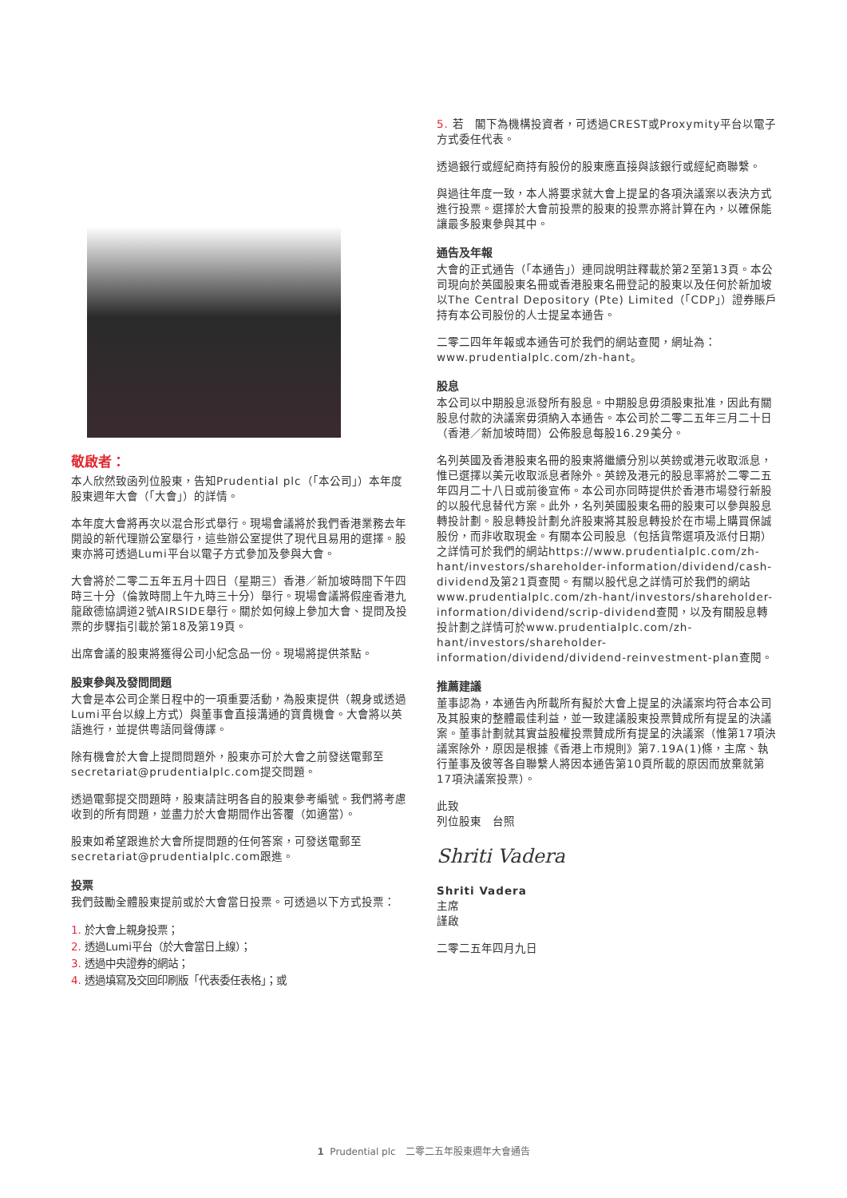敬啟者：
本人欣然致函列位股東，告知Prudential plc（「本公司」）本年度股東週年大會（「大會」）的詳情。
本年度大會將再次以混合形式舉行。現場會議將於我們香港業務去年開設的新代理辦公室舉行，這些辦公室提供了現代且易用的選擇。股東亦將可透過Lumi平台以電子方式參加及參與大會。
大會將於二零二五年五月十四日（星期三）香港／新加坡時間下午四時三十分（倫敦時間上午九時三十分）舉行。現場會議將假座香港九龍啟德協調道2號AIRSIDE舉行。關於如何線上參加大會、提問及投票的步驟指引載於第18及第19頁。
出席會議的股東將獲得公司小紀念品一份。現場將提供茶點。
股東參與及發問問題
大會是本公司企業日程中的一項重要活動，為股東提供（親身或透過Lumi平台以線上方式）與董事會直接溝通的寶貴機會。大會將以英語進行，並提供粵語同聲傳譯。
除有機會於大會上提問問題外，股東亦可於大會之前發送電郵至secretariat@prudentialplc.com提交問題。
透過電郵提交問題時，股東請註明各自的股東參考編號。我們將考慮收到的所有問題，並盡力於大會期間作出答覆（如適當）。
股東如希望跟進於大會所提問題的任何答案，可發送電郵至secretariat@prudentialplc.com跟進。
投票
我們鼓勵全體股東提前或於大會當日投票。可透過以下方式投票：
1. 於大會上親身投票；
2. 透過Lumi平台（於大會當日上線）；
3. 透過中央證券的網站；
4. 透過填寫及交回印刷版「代表委任表格」；或
5. 若　閣下為機構投資者，可透過CREST或Proxymity平台以電子方式委任代表。
透過銀行或經紀商持有股份的股東應直接與該銀行或經紀商聯繫。
與過往年度一致，本人將要求就大會上提呈的各項決議案以表決方式進行投票。選擇於大會前投票的股東的投票亦將計算在內，以確保能讓最多股東參與其中。
通告及年報
大會的正式通告（「本通告」）連同說明註釋載於第2至第13頁。本公司現向於英國股東名冊或香港股東名冊登記的股東以及任何於新加坡以The Central Depository (Pte) Limited（「CDP」）證券賬戶持有本公司股份的人士提呈本通告。
二零二四年年報或本通告可於我們的網站查閱，網址為：www.prudentialplc.com/zh-hant。
股息
本公司以中期股息派發所有股息。中期股息毋須股東批准，因此有關股息付款的決議案毋須納入本通告。本公司於二零二五年三月二十日（香港／新加坡時間）公佈股息每股16.29美分。
名列英國及香港股東名冊的股東將繼續分別以英鎊或港元收取派息，惟已選擇以美元收取派息者除外。英鎊及港元的股息率將於二零二五年四月二十八日或前後宣佈。本公司亦同時提供於香港市場發行新股的以股代息替代方案。此外，名列英國股東名冊的股東可以參與股息轉投計劃。股息轉投計劃允許股東將其股息轉投於在市場上購買保誠股份，而非收取現金。有關本公司股息（包括貨幣選項及派付日期）之詳情可於我們的網站https://www.prudentialplc.com/zh-hant/investors/shareholder-information/dividend/cash-dividend及第21頁查閱。有關以股代息之詳情可於我們的網站www.prudentialplc.com/zh-hant/investors/shareholder-information/dividend/scrip-dividend查閱，以及有關股息轉投計劃之詳情可於www.prudentialplc.com/zh-hant/investors/shareholder-information/dividend/dividend-reinvestment-plan查閱。
推薦建議
董事認為，本通告內所載所有擬於大會上提呈的決議案均符合本公司及其股東的整體最佳利益，並一致建議股東投票贊成所有提呈的決議案。董事計劃就其實益股權投票贊成所有提呈的決議案（惟第17項決議案除外，原因是根據《香港上市規則》第7.19A(1)條，主席、執行董事及彼等各自聯繫人將因本通告第10頁所載的原因而放棄就第17項決議案投票）。
此致
列位股東　台照
Shriti Vadera
Shriti Vadera
主席
謹啟
二零二五年四月九日
1 Prudential plc　二零二五年股東週年大會通告